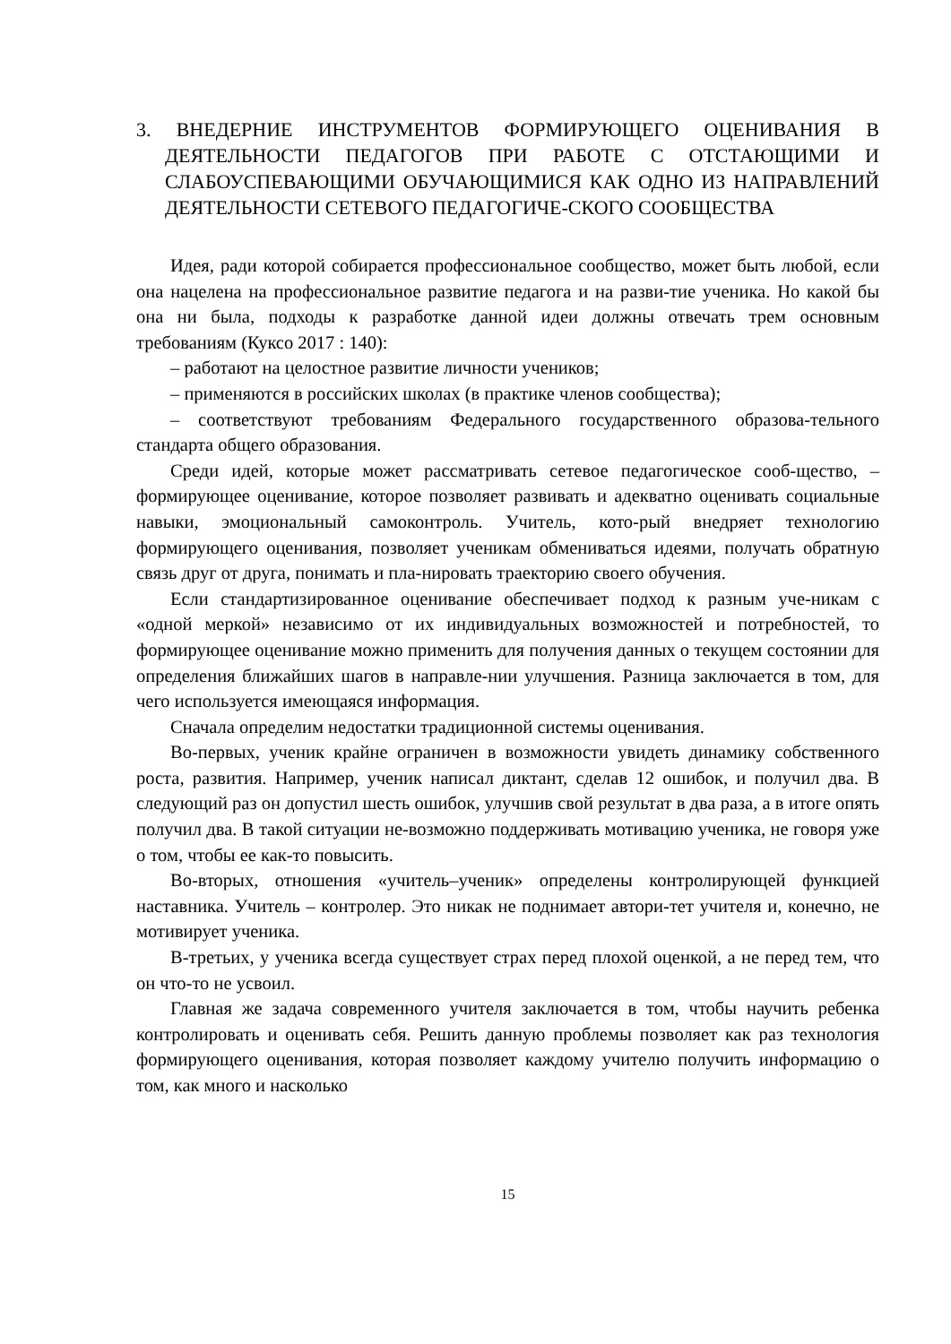3. ВНЕДЕРНИЕ ИНСТРУМЕНТОВ ФОРМИРУЮЩЕГО ОЦЕНИВАНИЯ В ДЕЯТЕЛЬНОСТИ ПЕДАГОГОВ ПРИ РАБОТЕ С ОТСТАЮЩИМИ И СЛАБОУСПЕВАЮЩИМИ ОБУЧАЮЩИМИСЯ КАК ОДНО ИЗ НАПРАВЛЕНИЙ ДЕЯТЕЛЬНОСТИ СЕТЕВОГО ПЕДАГОГИЧЕ-СКОГО СООБЩЕСТВА
Идея, ради которой собирается профессиональное сообщество, может быть любой, если она нацелена на профессиональное развитие педагога и на разви-тие ученика. Но какой бы она ни была, подходы к разработке данной идеи должны отвечать трем основным требованиям (Куксо 2017 : 140):
– работают на целостное развитие личности учеников;
– применяются в российских школах (в практике членов сообщества);
– соответствуют требованиям Федерального государственного образова-тельного стандарта общего образования.
Среди идей, которые может рассматривать сетевое педагогическое сооб-щество, – формирующее оценивание, которое позволяет развивать и адекватно оценивать социальные навыки, эмоциональный самоконтроль. Учитель, кото-рый внедряет технологию формирующего оценивания, позволяет ученикам обмениваться идеями, получать обратную связь друг от друга, понимать и пла-нировать траекторию своего обучения.
Если стандартизированное оценивание обеспечивает подход к разным уче-никам с «одной меркой» независимо от их индивидуальных возможностей и потребностей, то формирующее оценивание можно применить для получения данных о текущем состоянии для определения ближайших шагов в направле-нии улучшения. Разница заключается в том, для чего используется имеющаяся информация.
Сначала определим недостатки традиционной системы оценивания.
Во-первых, ученик крайне ограничен в возможности увидеть динамику собственного роста, развития. Например, ученик написал диктант, сделав 12 ошибок, и получил два. В следующий раз он допустил шесть ошибок, улучшив свой результат в два раза, а в итоге опять получил два. В такой ситуации не-возможно поддерживать мотивацию ученика, не говоря уже о том, чтобы ее как-то повысить.
Во-вторых, отношения «учитель–ученик» определены контролирующей функцией наставника. Учитель – контролер. Это никак не поднимает автори-тет учителя и, конечно, не мотивирует ученика.
В-третьих, у ученика всегда существует страх перед плохой оценкой, а не перед тем, что он что-то не усвоил.
Главная же задача современного учителя заключается в том, чтобы научить ребенка контролировать и оценивать себя. Решить данную проблемы позволяет как раз технология формирующего оценивания, которая позволяет каждому учителю получить информацию о том, как много и насколько
15